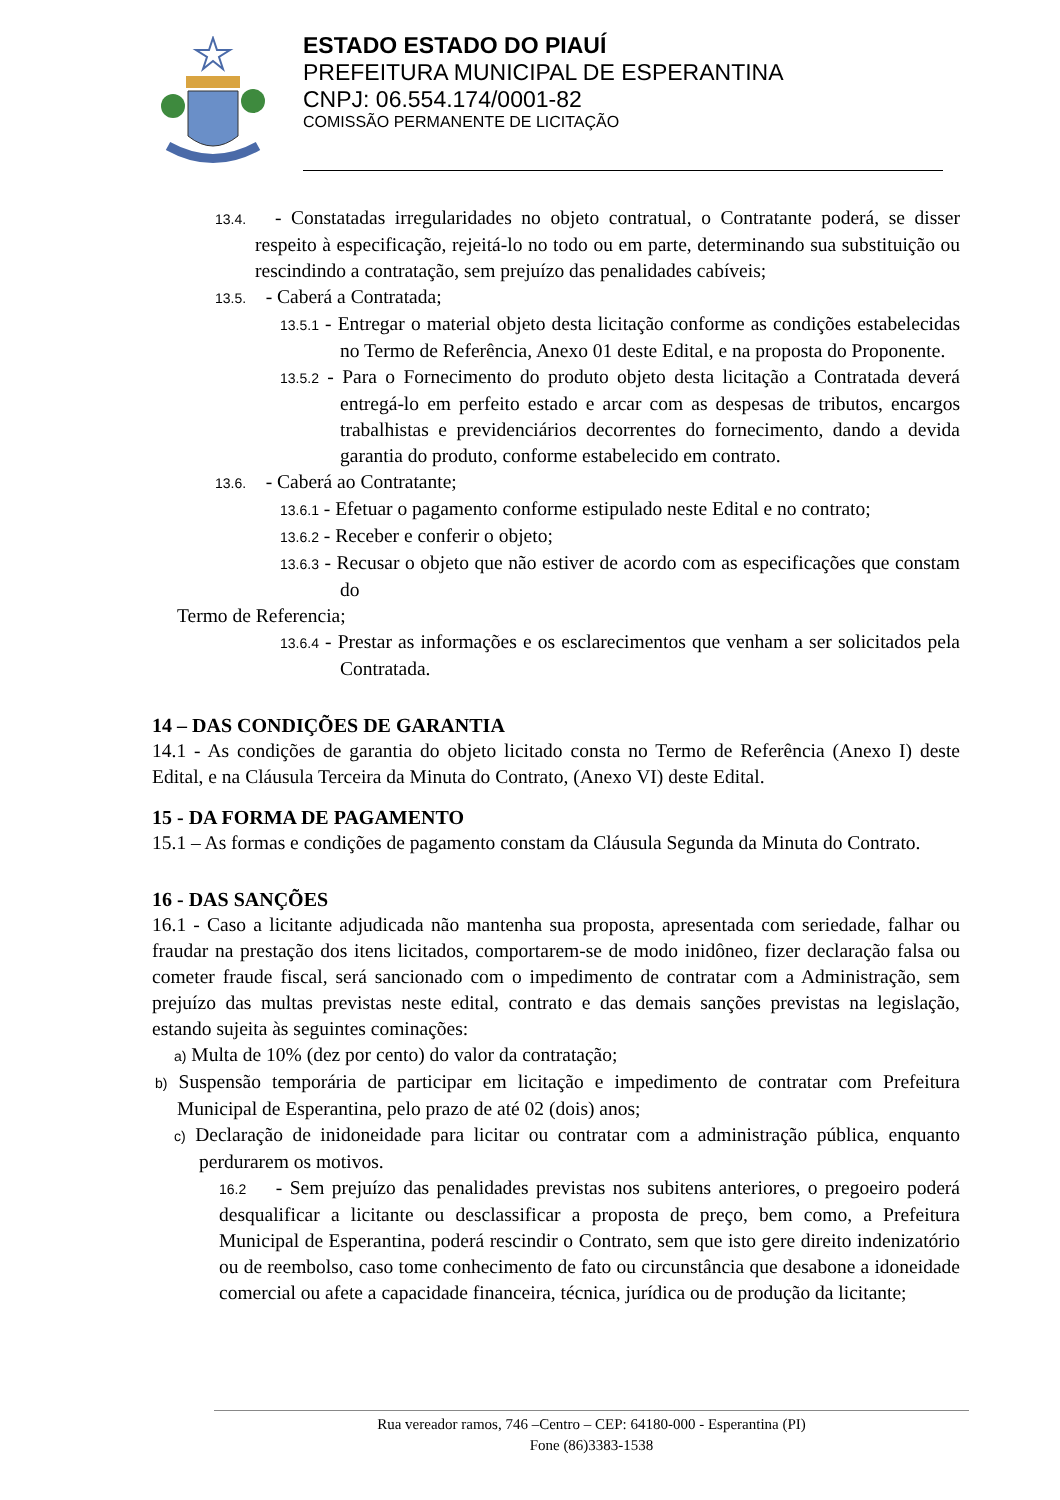ESTADO ESTADO DO PIAUÍ
PREFEITURA MUNICIPAL DE ESPERANTINA
CNPJ: 06.554.174/0001-82
COMISSÃO PERMANENTE DE LICITAÇÃO
13.4. - Constatadas irregularidades no objeto contratual, o Contratante poderá, se disser respeito à especificação, rejeitá-lo no todo ou em parte, determinando sua substituição ou rescindindo a contratação, sem prejuízo das penalidades cabíveis;
13.5. - Caberá a Contratada;
13.5.1 - Entregar o material objeto desta licitação conforme as condições estabelecidas no Termo de Referência, Anexo 01 deste Edital, e na proposta do Proponente.
13.5.2 - Para o Fornecimento do produto objeto desta licitação a Contratada deverá entregá-lo em perfeito estado e arcar com as despesas de tributos, encargos trabalhistas e previdenciários decorrentes do fornecimento, dando a devida garantia do produto, conforme estabelecido em contrato.
13.6. - Caberá ao Contratante;
13.6.1 - Efetuar o pagamento conforme estipulado neste Edital e no contrato;
13.6.2 - Receber e conferir o objeto;
13.6.3 - Recusar o objeto que não estiver de acordo com as especificações que constam do
Termo de Referencia;
13.6.4 - Prestar as informações e os esclarecimentos que venham a ser solicitados pela Contratada.
14 – DAS CONDIÇÕES DE GARANTIA
14.1 - As condições de garantia do objeto licitado consta no Termo de Referência (Anexo I) deste Edital, e na Cláusula Terceira da Minuta do Contrato, (Anexo VI) deste Edital.
15 - DA FORMA DE PAGAMENTO
15.1 – As formas e condições de pagamento constam da Cláusula Segunda da Minuta do Contrato.
16 - DAS SANÇÕES
16.1 - Caso a licitante adjudicada não mantenha sua proposta, apresentada com seriedade, falhar ou fraudar na prestação dos itens licitados, comportarem-se de modo inidôneo, fizer declaração falsa ou cometer fraude fiscal, será sancionado com o impedimento de contratar com a Administração, sem prejuízo das multas previstas neste edital, contrato e das demais sanções previstas na legislação, estando sujeita às seguintes cominações:
a) Multa de 10% (dez por cento) do valor da contratação;
b) Suspensão temporária de participar em licitação e impedimento de contratar com Prefeitura Municipal de Esperantina, pelo prazo de até 02 (dois) anos;
c) Declaração de inidoneidade para licitar ou contratar com a administração pública, enquanto perdurarem os motivos.
16.2 - Sem prejuízo das penalidades previstas nos subitens anteriores, o pregoeiro poderá desqualificar a licitante ou desclassificar a proposta de preço, bem como, a Prefeitura Municipal de Esperantina, poderá rescindir o Contrato, sem que isto gere direito indenizatório ou de reembolso, caso tome conhecimento de fato ou circunstância que desabone a idoneidade comercial ou afete a capacidade financeira, técnica, jurídica ou de produção da licitante;
Rua vereador ramos, 746 –Centro – CEP: 64180-000 - Esperantina (PI)
Fone (86)3383-1538